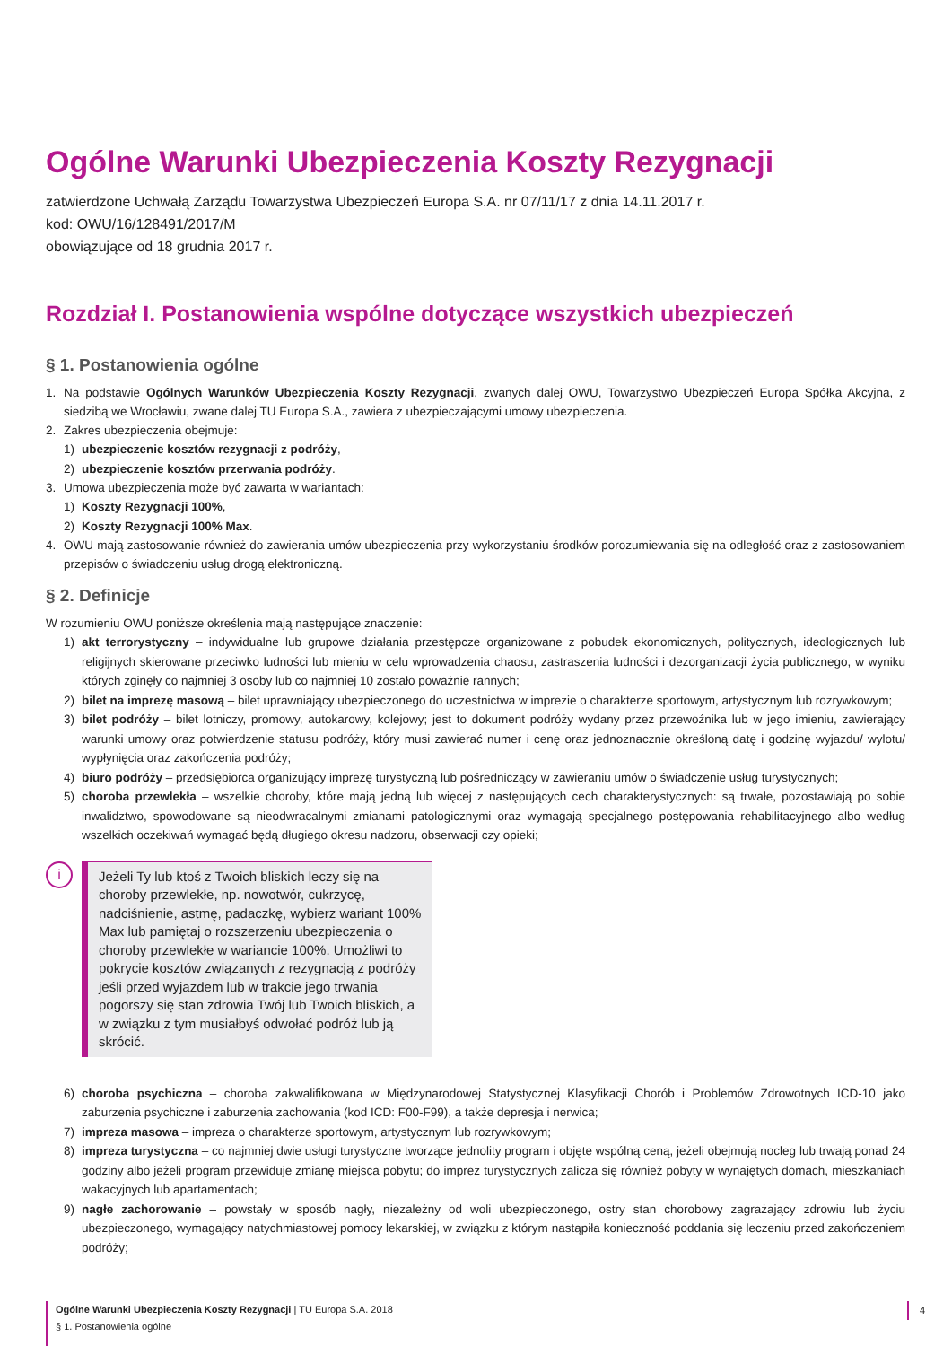Ogólne Warunki Ubezpieczenia Koszty Rezygnacji
zatwierdzone Uchwałą Zarządu Towarzystwa Ubezpieczeń Europa S.A. nr 07/11/17 z dnia 14.11.2017 r.
kod: OWU/16/128491/2017/M
obowiązujące od 18 grudnia 2017 r.
Rozdział I. Postanowienia wspólne dotyczące wszystkich ubezpieczeń
§ 1. Postanowienia ogólne
1. Na podstawie Ogólnych Warunków Ubezpieczenia Koszty Rezygnacji, zwanych dalej OWU, Towarzystwo Ubezpieczeń Europa Spółka Akcyjna, z siedzibą we Wrocławiu, zwane dalej TU Europa S.A., zawiera z ubezpieczającymi umowy ubezpieczenia.
2. Zakres ubezpieczenia obejmuje:
1) ubezpieczenie kosztów rezygnacji z podróży,
2) ubezpieczenie kosztów przerwania podróży.
3. Umowa ubezpieczenia może być zawarta w wariantach:
1) Koszty Rezygnacji 100%,
2) Koszty Rezygnacji 100% Max.
4. OWU mają zastosowanie również do zawierania umów ubezpieczenia przy wykorzystaniu środków porozumiewania się na odległość oraz z zastosowaniem przepisów o świadczeniu usług drogą elektroniczną.
§ 2. Definicje
W rozumieniu OWU poniższe określenia mają następujące znaczenie:
1) akt terrorystyczny – indywidualne lub grupowe działania przestępcze organizowane z pobudek ekonomicznych, politycznych, ideologicznych lub religijnych skierowane przeciwko ludności lub mieniu w celu wprowadzenia chaosu, zastraszenia ludności i dezorganizacji życia publicznego, w wyniku których zginęły co najmniej 3 osoby lub co najmniej 10 zostało poważnie rannych;
2) bilet na imprezę masową – bilet uprawniający ubezpieczonego do uczestnictwa w imprezie o charakterze sportowym, artystycznym lub rozrywkowym;
3) bilet podróży – bilet lotniczy, promowy, autokarowy, kolejowy; jest to dokument podróży wydany przez przewoźnika lub w jego imieniu, zawierający warunki umowy oraz potwierdzenie statusu podróży, który musi zawierać numer i cenę oraz jednoznacznie określoną datę i godzinę wyjazdu/ wylotu/ wypłynięcia oraz zakończenia podróży;
4) biuro podróży – przedsiębiorca organizujący imprezę turystyczną lub pośredniczący w zawieraniu umów o świadczenie usług turystycznych;
5) choroba przewlekła – wszelkie choroby, które mają jedną lub więcej z następujących cech charakterystycznych: są trwałe, pozostawiają po sobie inwalidztwo, spowodowane są nieodwracalnymi zmianami patologicznymi oraz wymagają specjalnego postępowania rehabilitacyjnego albo według wszelkich oczekiwań wymagać będą długiego okresu nadzoru, obserwacji czy opieki;
i
Jeżeli Ty lub ktoś z Twoich bliskich leczy się na choroby przewlekłe, np. nowotwór, cukrzycę, nadciśnienie, astmę, padaczkę, wybierz wariant 100% Max lub pamiętaj o rozszerzeniu ubezpieczenia o choroby przewlekłe w wariancie 100%. Umożliwi to pokrycie kosztów związanych z rezygnacją z podróży jeśli przed wyjazdem lub w trakcie jego trwania pogorszy się stan zdrowia Twój lub Twoich bliskich, a w związku z tym musiałbyś odwołać podróż lub ją skrócić.
6) choroba psychiczna – choroba zakwalifikowana w Międzynarodowej Statystycznej Klasyfikacji Chorób i Problemów Zdrowotnych ICD-10 jako zaburzenia psychiczne i zaburzenia zachowania (kod ICD: F00-F99), a także depresja i nerwica;
7) impreza masowa – impreza o charakterze sportowym, artystycznym lub rozrywkowym;
8) impreza turystyczna – co najmniej dwie usługi turystyczne tworzące jednolity program i objęte wspólną ceną, jeżeli obejmują nocleg lub trwają ponad 24 godziny albo jeżeli program przewiduje zmianę miejsca pobytu; do imprez turystycznych zalicza się również pobyty w wynajętych domach, mieszkaniach wakacyjnych lub apartamentach;
9) nagłe zachorowanie – powstały w sposób nagły, niezależny od woli ubezpieczonego, ostry stan chorobowy zagrażający zdrowiu lub życiu ubezpieczonego, wymagający natychmiastowej pomocy lekarskiej, w związku z którym nastąpiła konieczność poddania się leczeniu przed zakończeniem podróży;
Ogólne Warunki Ubezpieczenia Koszty Rezygnacji | TU Europa S.A. 2018
§ 1. Postanowienia ogólne
4